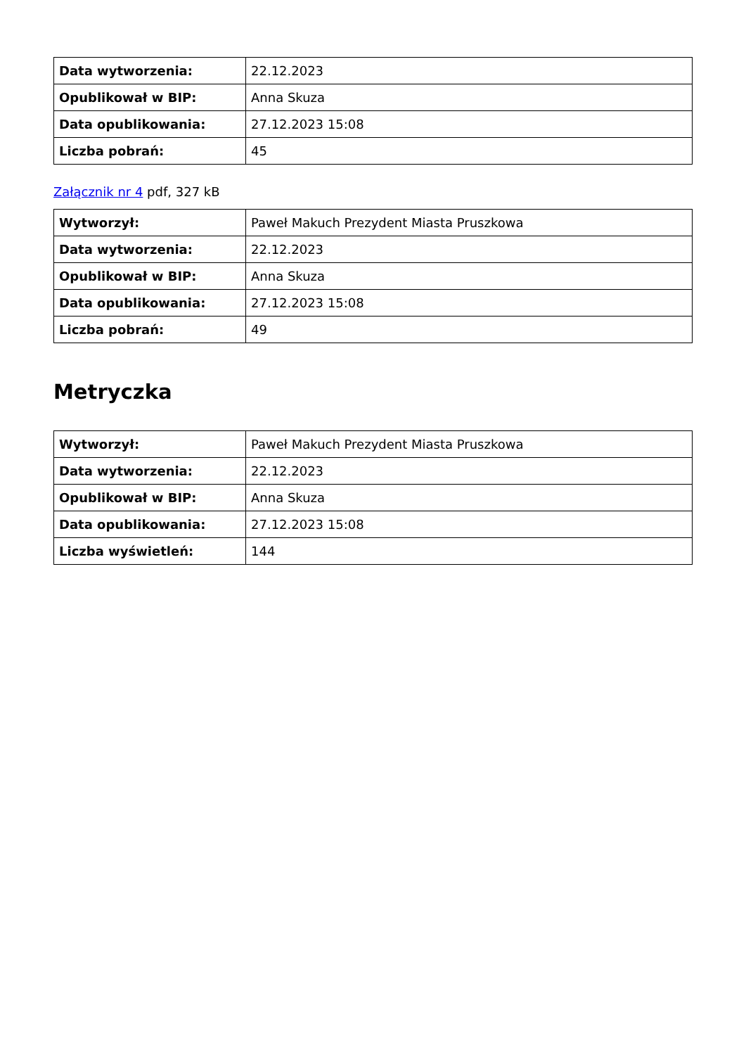| Data wytworzenia: | 22.12.2023 |
| Opublikował w BIP: | Anna Skuza |
| Data opublikowania: | 27.12.2023 15:08 |
| Liczba pobrań: | 45 |
Załącznik nr 4 pdf, 327 kB
| Wytworzył: | Paweł Makuch Prezydent Miasta Pruszkowa |
| Data wytworzenia: | 22.12.2023 |
| Opublikował w BIP: | Anna Skuza |
| Data opublikowania: | 27.12.2023 15:08 |
| Liczba pobrań: | 49 |
Metryczka
| Wytworzył: | Paweł Makuch Prezydent Miasta Pruszkowa |
| Data wytworzenia: | 22.12.2023 |
| Opublikował w BIP: | Anna Skuza |
| Data opublikowania: | 27.12.2023 15:08 |
| Liczba wyświetleń: | 144 |